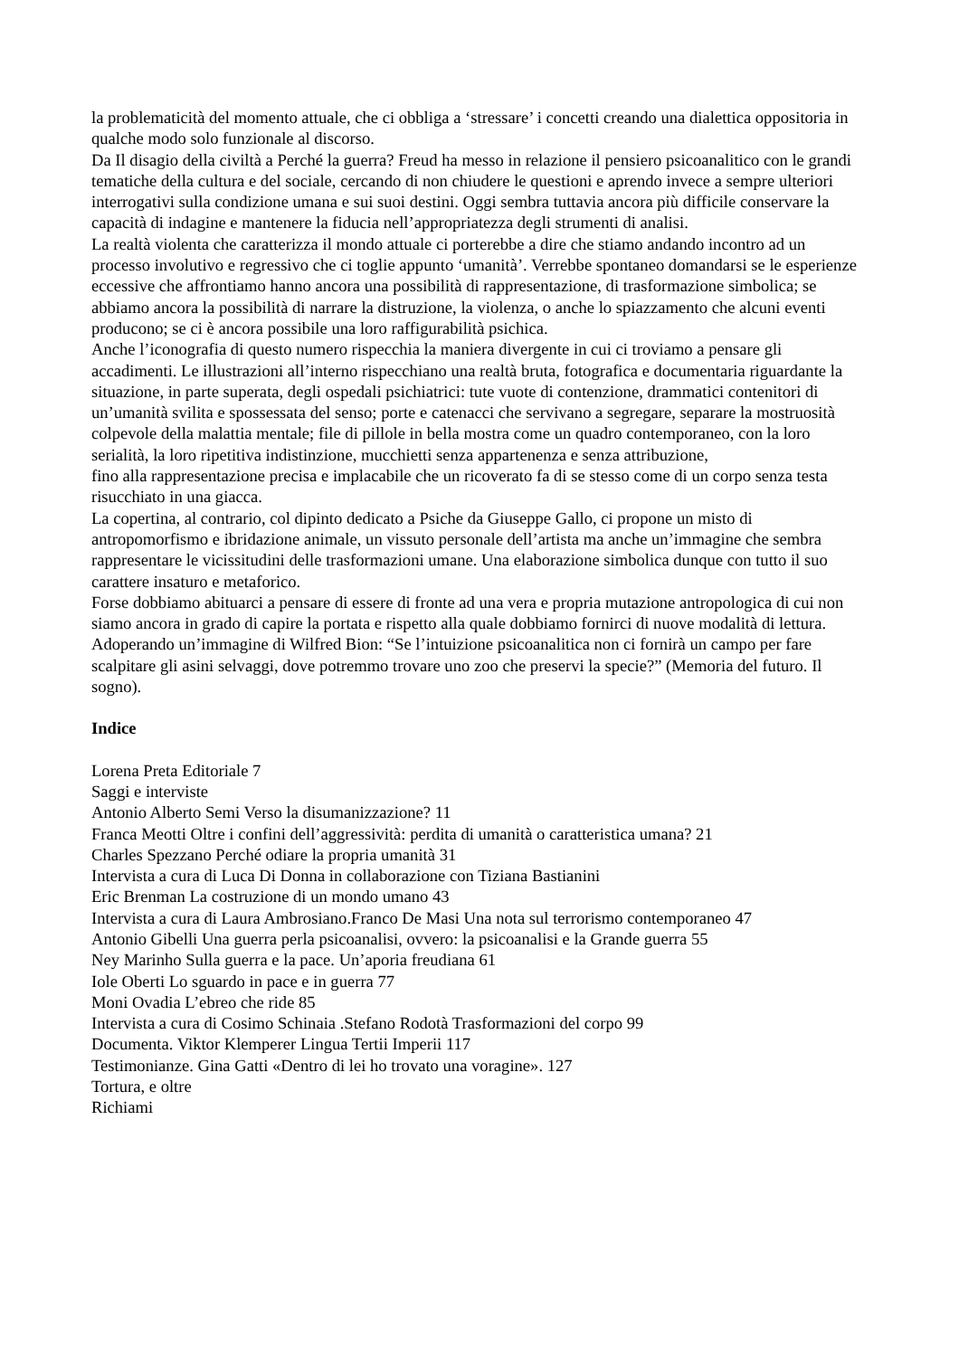la problematicità del momento attuale, che ci obbliga a ‘stressare’ i concetti creando una dialettica oppositoria in qualche modo solo funzionale al discorso.
Da Il disagio della civiltà a Perché la guerra? Freud ha messo in relazione il pensiero psicoanalitico con le grandi tematiche della cultura e del sociale, cercando di non chiudere le questioni e aprendo invece a sempre ulteriori interrogativi sulla condizione umana e sui suoi destini. Oggi sembra tuttavia ancora più difficile conservare la capacità di indagine e mantenere la fiducia nell’appropriatezza degli strumenti di analisi.
La realtà violenta che caratterizza il mondo attuale ci porterebbe a dire che stiamo andando incontro ad un processo involutivo e regressivo che ci toglie appunto ‘umanità’. Verrebbe spontaneo domandarsi se le esperienze eccessive che affrontiamo hanno ancora una possibilità di rappresentazione, di trasformazione simbolica; se abbiamo ancora la possibilità di narrare la distruzione, la violenza, o anche lo spiazzamento che alcuni eventi producono; se ci è ancora possibile una loro raffigurabilità psichica.
Anche l’iconografia di questo numero rispecchia la maniera divergente in cui ci troviamo a pensare gli accadimenti. Le illustrazioni all’interno rispecchiano una realtà bruta, fotografica e documentaria riguardante la situazione, in parte superata, degli ospedali psichiatrici: tute vuote di contenzione, drammatici contenitori di un’umanità svilita e spossessata del senso; porte e catenacci che servivano a segregare, separare la mostruosità colpevole della malattia mentale; file di pillole in bella mostra come un quadro contemporaneo, con la loro serialità, la loro ripetitiva indistinzione, mucchietti senza appartenenza e senza attribuzione,
fino alla rappresentazione precisa e implacabile che un ricoverato fa di se stesso come di un corpo senza testa risucchiato in una giacca.
La copertina, al contrario, col dipinto dedicato a Psiche da Giuseppe Gallo, ci propone un misto di antropomorfismo e ibridazione animale, un vissuto personale dell’artista ma anche un’immagine che sembra rappresentare le vicissitudini delle trasformazioni umane. Una elaborazione simbolica dunque con tutto il suo carattere insaturo e metaforico.
Forse dobbiamo abituarci a pensare di essere di fronte ad una vera e propria mutazione antropologica di cui non siamo ancora in grado di capire la portata e rispetto alla quale dobbiamo fornirci di nuove modalità di lettura. Adoperando un’immagine di Wilfred Bion: “Se l’intuizione psicoanalitica non ci fornirà un campo per fare scalpitare gli asini selvaggi, dove potremmo trovare uno zoo che preservi la specie?” (Memoria del futuro. Il sogno).
Indice
Lorena Preta Editoriale 7
Saggi e interviste
Antonio Alberto Semi Verso la disumanizzazione? 11
Franca Meotti Oltre i confini dell’aggressività: perdita di umanità o caratteristica umana? 21
Charles Spezzano Perché odiare la propria umanità 31
Intervista a cura di Luca Di Donna in collaborazione con Tiziana Bastianini
Eric Brenman La costruzione di un mondo umano 43
Intervista a cura di Laura Ambrosiano.Franco De Masi Una nota sul terrorismo contemporaneo 47
Antonio Gibelli Una guerra perla psicoanalisi, ovvero: la psicoanalisi e la Grande guerra 55
Ney Marinho Sulla guerra e la pace. Un’aporia freudiana 61
Iole Oberti Lo sguardo in pace e in guerra 77
Moni Ovadia L’ebreo che ride 85
Intervista a cura di Cosimo Schinaia .Stefano Rodotà Trasformazioni del corpo 99
Documenta. Viktor Klemperer Lingua Tertii Imperii 117
Testimonianze. Gina Gatti «Dentro di lei ho trovato una voragine». 127
Tortura, e oltre
Richiami